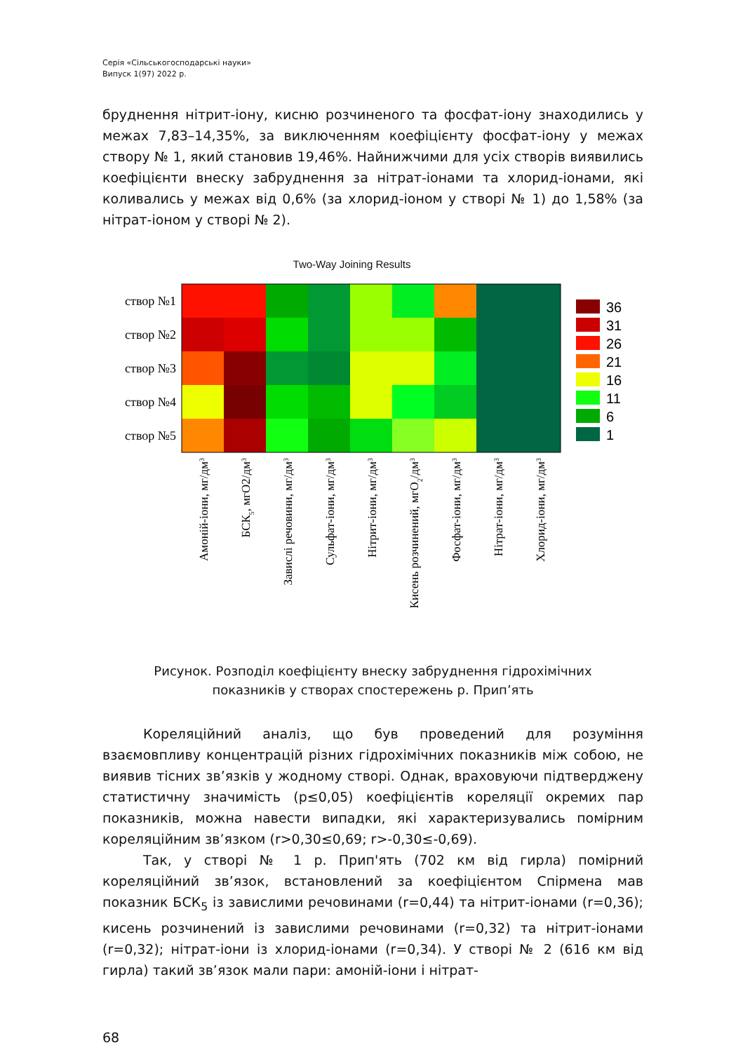Серія «Сільськогосподарські науки»
Випуск 1(97) 2022 р.
бруднення нітрит-іону, кисню розчиненого та фосфат-іону знаходились у межах 7,83–14,35%, за виключенням коефіцієнту фосфат-іону у межах створу № 1, який становив 19,46%. Найнижчими для усіх створів виявились коефіцієнти внеску забруднення за нітрат-іонами та хлорид-іонами, які коливались у межах від 0,6% (за хлорид-іоном у створі № 1) до 1,58% (за нітрат-іоном у створі № 2).
Two-Way Joining Results
створ №1
створ №2
створ №3
створ №4
створ №5
36
31
26
21
16
11
6
1
Амоній-іони, мг/дм3
БСК5, мгО2/дм3
Завислі речовини, мг/дм3
Сульфат-іони, мг/дм3
Нітрит-іони, мг/дм3
Кисень розчинений, мгО2/дм3
Фосфат-іони, мг/дм3
Нітрат-іони, мг/дм3
Хлорид-іони, мг/дм3
Рисунок. Розподіл коефіцієнту внеску забруднення гідрохімічних
показників у створах спостережень р. Прип’ять
Кореляційний аналіз, що був проведений для розуміння взаємовпливу концентрацій різних гідрохімічних показників між собою, не виявив тісних зв’язків у жодному створі. Однак, враховуючи підтверджену статистичну значимість (р≤0,05) коефіцієнтів кореляції окремих пар показників, можна навести випадки, які характеризувались помірним кореляційним зв’язком (r>0,30≤0,69; r>-0,30≤-0,69).
Так, у створі № 1 р. Прип'ять (702 км від гирла) помірний кореляційний зв’язок, встановлений за коефіцієнтом Спірмена мав показник БСК<sub>5</sub> із завислими речовинами (r=0,44) та нітрит-іонами (r=0,36); кисень розчинений із завислими речовинами (r=0,32) та нітрит-іонами (r=0,32); нітрат-іони із хлорид-іонами (r=0,34). У створі № 2 (616 км від гирла) такий зв’язок мали пари: амоній-іони і нітрат-
68